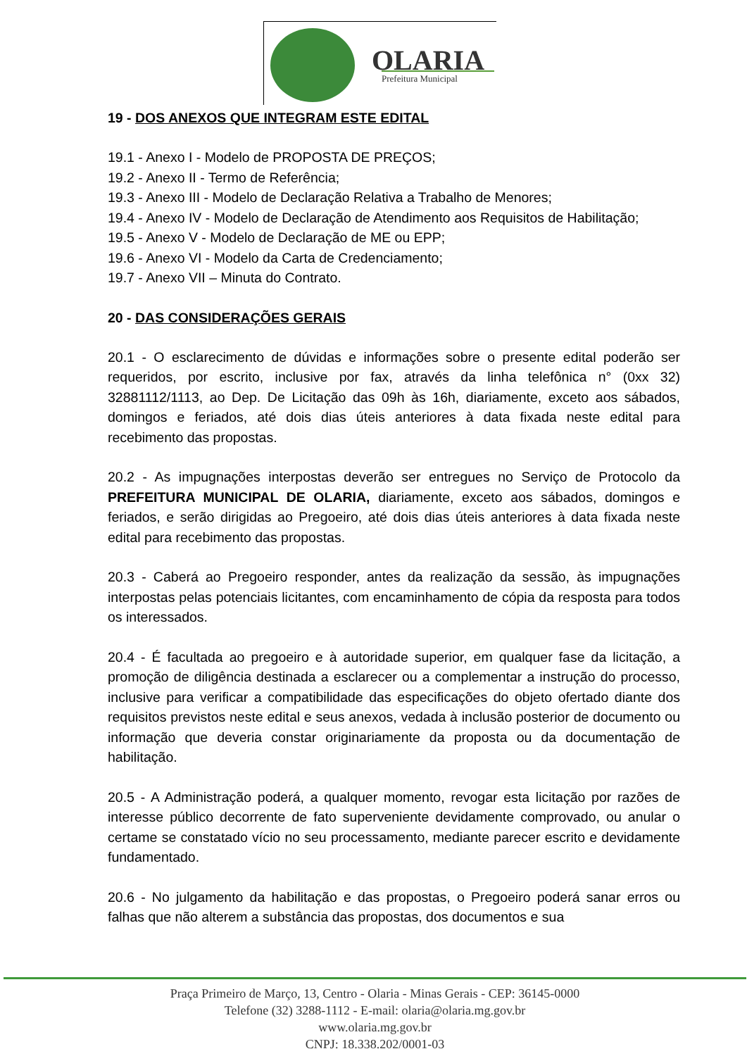OLARIA Prefeitura Municipal
19 - DOS ANEXOS QUE INTEGRAM ESTE EDITAL
19.1 - Anexo I - Modelo de PROPOSTA DE PREÇOS;
19.2 - Anexo II - Termo de Referência;
19.3 - Anexo III - Modelo de Declaração Relativa a Trabalho de Menores;
19.4 - Anexo IV - Modelo de Declaração de Atendimento aos Requisitos de Habilitação;
19.5 - Anexo V - Modelo de Declaração de ME ou EPP;
19.6 - Anexo VI - Modelo da Carta de Credenciamento;
19.7 - Anexo VII – Minuta do Contrato.
20 - DAS CONSIDERAÇÕES GERAIS
20.1 - O esclarecimento de dúvidas e informações sobre o presente edital poderão ser requeridos, por escrito, inclusive por fax, através da linha telefônica n° (0xx 32) 32881112/1113, ao Dep. De Licitação das 09h às 16h, diariamente, exceto aos sábados, domingos e feriados, até dois dias úteis anteriores à data fixada neste edital para recebimento das propostas.
20.2 - As impugnações interpostas deverão ser entregues no Serviço de Protocolo da PREFEITURA MUNICIPAL DE OLARIA, diariamente, exceto aos sábados, domingos e feriados, e serão dirigidas ao Pregoeiro, até dois dias úteis anteriores à data fixada neste edital para recebimento das propostas.
20.3 - Caberá ao Pregoeiro responder, antes da realização da sessão, às impugnações interpostas pelas potenciais licitantes, com encaminhamento de cópia da resposta para todos os interessados.
20.4 - É facultada ao pregoeiro e à autoridade superior, em qualquer fase da licitação, a promoção de diligência destinada a esclarecer ou a complementar a instrução do processo, inclusive para verificar a compatibilidade das especificações do objeto ofertado diante dos requisitos previstos neste edital e seus anexos, vedada à inclusão posterior de documento ou informação que deveria constar originariamente da proposta ou da documentação de habilitação.
20.5 - A Administração poderá, a qualquer momento, revogar esta licitação por razões de interesse público decorrente de fato superveniente devidamente comprovado, ou anular o certame se constatado vício no seu processamento, mediante parecer escrito e devidamente fundamentado.
20.6 - No julgamento da habilitação e das propostas, o Pregoeiro poderá sanar erros ou falhas que não alterem a substância das propostas, dos documentos e sua
Praça Primeiro de Março, 13, Centro - Olaria - Minas Gerais - CEP: 36145-0000
Telefone (32) 3288-1112 - E-mail: olaria@olaria.mg.gov.br
www.olaria.mg.gov.br
CNPJ: 18.338.202/0001-03